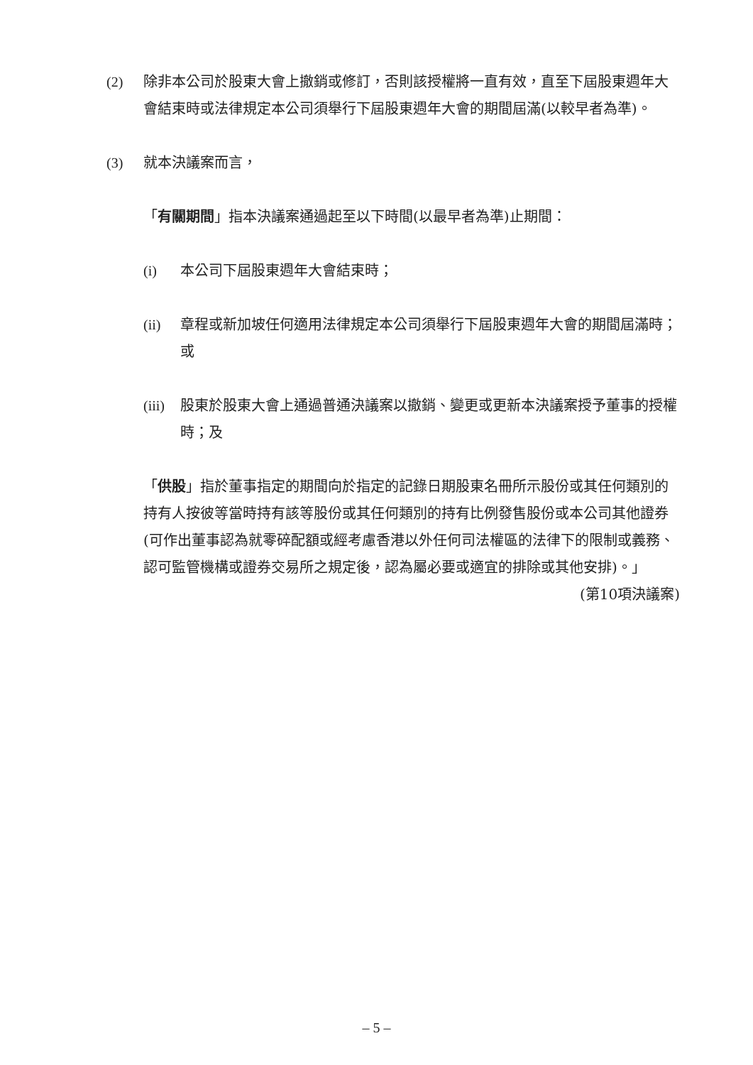(2) 除非本公司於股東大會上撤銷或修訂，否則該授權將一直有效，直至下屆股東週年大會結束時或法律規定本公司須舉行下屆股東週年大會的期間屆滿(以較早者為準)。
(3) 就本決議案而言，
「有關期間」指本決議案通過起至以下時間(以最早者為準)止期間：
(i) 本公司下屆股東週年大會結束時；
(ii) 章程或新加坡任何適用法律規定本公司須舉行下屆股東週年大會的期間屆滿時；或
(iii)
股東於股東大會上通過普通決議案以撤銷、變更或更新本決議案授予董事的授權時；及
「供股」指於董事指定的期間向於指定的記錄日期股東名冊所示股份或其任何類別的持有人按彼等當時持有該等股份或其任何類別的持有比例發售股份或本公司其他證券(可作出董事認為就零碎配額或經考慮香港以外任何司法權區的法律下的限制或義務、認可監管機構或證券交易所之規定後，認為屬必要或適宜的排除或其他安排)。」
(第10項決議案)
– 5 –